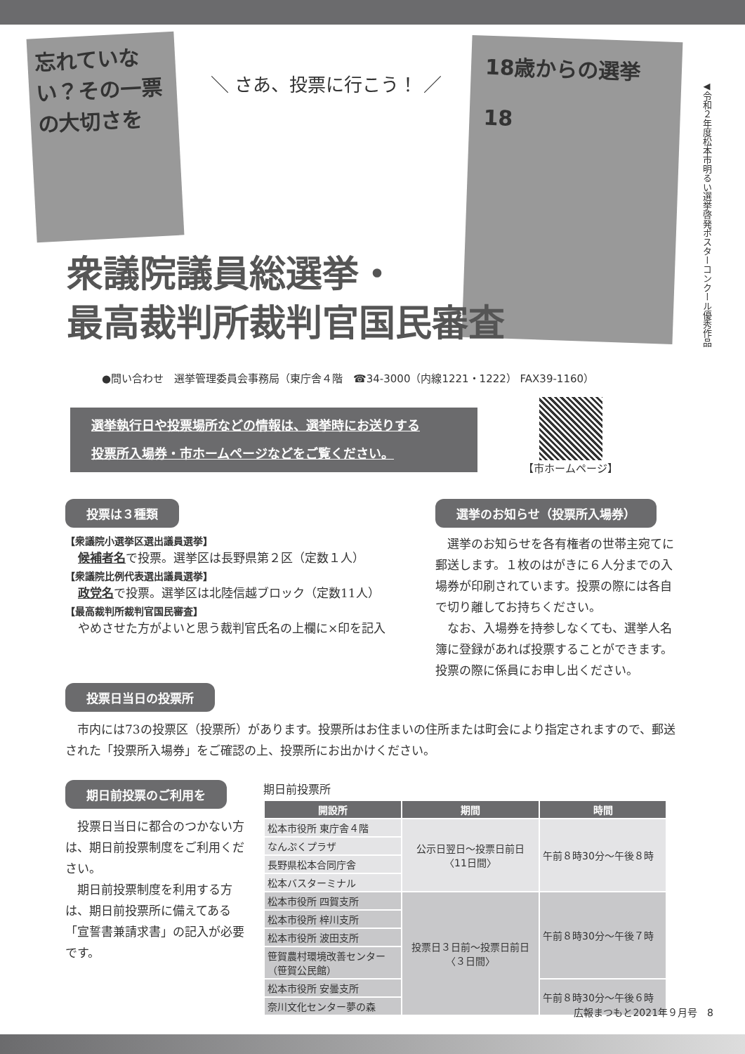忘れていない？その一票の大切さを
＼ さあ、投票に行こう！ ／
18歳からの選挙
18
◀令和２年度松本市明るい選挙啓発ポスターコンクール優秀作品
衆議院議員総選挙・
最高裁判所裁判官国民審査
●問い合わせ　選挙管理委員会事務局（東庁舎４階　☎34-3000（内線1221・1222） FAX39-1160）
選挙執行日や投票場所などの情報は、選挙時にお送りする
投票所入場券・市ホームページなどをご覧ください。
【市ホームページ】
投票は３種類
【衆議院小選挙区選出議員選挙】
候補者名で投票。選挙区は長野県第２区（定数１人）
【衆議院比例代表選出議員選挙】
政党名で投票。選挙区は北陸信越ブロック（定数11人）
【最高裁判所裁判官国民審査】
やめさせた方がよいと思う裁判官氏名の上欄に×印を記入
選挙のお知らせ（投票所入場券）
　選挙のお知らせを各有権者の世帯主宛てに郵送します。１枚のはがきに６人分までの入場券が印刷されています。投票の際には各自で切り離してお持ちください。
　なお、入場券を持参しなくても、選挙人名簿に登録があれば投票することができます。投票の際に係員にお申し出ください。
投票日当日の投票所
　市内には73の投票区（投票所）があります。投票所はお住まいの住所または町会により指定されますので、郵送された「投票所入場券」をご確認の上、投票所にお出かけください。
期日前投票のご利用を
　投票日当日に都合のつかない方は、期日前投票制度をご利用ください。
　期日前投票制度を利用する方は、期日前投票所に備えてある「宣誓書兼請求書」の記入が必要です。
期日前投票所
| 開設所 | 期間 | 時間 |
| --- | --- | --- |
| 松本市役所 東庁舎４階 | 公示日翌日～投票日前日 〈11日間〉 | 午前８時30分～午後８時 |
| なんぷくプラザ | | |
| 長野県松本合同庁舎 | | |
| 松本バスターミナル | | |
| 松本市役所 四賀支所 | 投票日３日前～投票日前日 〈３日間〉 | 午前８時30分～午後７時 |
| 松本市役所 梓川支所 | | |
| 松本市役所 波田支所 | | |
| 笹賀農村環境改善センター（笹賀公民館） | | |
| 松本市役所 安曇支所 | | 午前８時30分～午後６時 |
| 奈川文化センター夢の森 | | |
広報まつもと2021年９月号　8